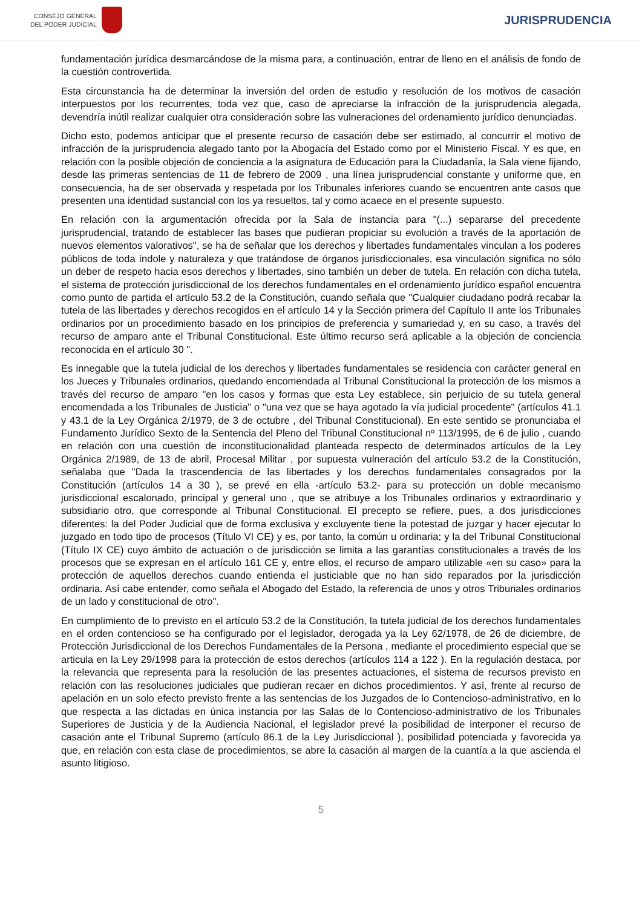CONSEJO GENERAL
DEL PODER JUDICIAL
JURISPRUDENCIA
fundamentación jurídica desmarcándose de la misma para, a continuación, entrar de lleno en el análisis de fondo de la cuestión controvertida.
Esta circunstancia ha de determinar la inversión del orden de estudio y resolución de los motivos de casación interpuestos por los recurrentes, toda vez que, caso de apreciarse la infracción de la jurisprudencia alegada, devendría inútil realizar cualquier otra consideración sobre las vulneraciones del ordenamiento jurídico denunciadas.
Dicho esto, podemos anticipar que el presente recurso de casación debe ser estimado, al concurrir el motivo de infracción de la jurisprudencia alegado tanto por la Abogacía del Estado como por el Ministerio Fiscal. Y es que, en relación con la posible objeción de conciencia a la asignatura de Educación para la Ciudadanía, la Sala viene fijando, desde las primeras sentencias de 11 de febrero de 2009 , una línea jurisprudencial constante y uniforme que, en consecuencia, ha de ser observada y respetada por los Tribunales inferiores cuando se encuentren ante casos que presenten una identidad sustancial con los ya resueltos, tal y como acaece en el presente supuesto.
En relación con la argumentación ofrecida por la Sala de instancia para "(...) separarse del precedente jurisprudencial, tratando de establecer las bases que pudieran propiciar su evolución a través de la aportación de nuevos elementos valorativos", se ha de señalar que los derechos y libertades fundamentales vinculan a los poderes públicos de toda índole y naturaleza y que tratándose de órganos jurisdiccionales, esa vinculación significa no sólo un deber de respeto hacia esos derechos y libertades, sino también un deber de tutela. En relación con dicha tutela, el sistema de protección jurisdiccional de los derechos fundamentales en el ordenamiento jurídico español encuentra como punto de partida el artículo 53.2 de la Constitución, cuando señala que "Cualquier ciudadano podrá recabar la tutela de las libertades y derechos recogidos en el artículo 14 y la Sección primera del Capítulo II ante los Tribunales ordinarios por un procedimiento basado en los principios de preferencia y sumariedad y, en su caso, a través del recurso de amparo ante el Tribunal Constitucional. Este último recurso será aplicable a la objeción de conciencia reconocida en el artículo 30 ".
Es innegable que la tutela judicial de los derechos y libertades fundamentales se residencia con carácter general en los Jueces y Tribunales ordinarios, quedando encomendada al Tribunal Constitucional la protección de los mismos a través del recurso de amparo "en los casos y formas que esta Ley establece, sin perjuicio de su tutela general encomendada a los Tribunales de Justicia" o "una vez que se haya agotado la vía judicial procedente" (artículos 41.1 y 43.1 de la Ley Orgánica 2/1979, de 3 de octubre , del Tribunal Constitucional). En este sentido se pronunciaba el Fundamento Jurídico Sexto de la Sentencia del Pleno del Tribunal Constitucional nº 113/1995, de 6 de julio , cuando en relación con una cuestión de inconstitucionalidad planteada respecto de determinados artículos de la Ley Orgánica 2/1989, de 13 de abril, Procesal Militar , por supuesta vulneración del artículo 53.2 de la Constitución, señalaba que "Dada la trascendencia de las libertades y los derechos fundamentales consagrados por la Constitución (artículos 14 a 30 ), se prevé en ella -artículo 53.2- para su protección un doble mecanismo jurisdiccional escalonado, principal y general uno , que se atribuye a los Tribunales ordinarios y extraordinario y subsidiario otro, que corresponde al Tribunal Constitucional. El precepto se refiere, pues, a dos jurisdicciones diferentes: la del Poder Judicial que de forma exclusiva y excluyente tiene la potestad de juzgar y hacer ejecutar lo juzgado en todo tipo de procesos (Título VI CE) y es, por tanto, la común u ordinaria; y la del Tribunal Constitucional (Título IX CE) cuyo ámbito de actuación o de jurisdicción se limita a las garantías constitucionales a través de los procesos que se expresan en el artículo 161 CE y, entre ellos, el recurso de amparo utilizable «en su caso» para la protección de aquellos derechos cuando entienda el justiciable que no han sido reparados por la jurisdicción ordinaria. Así cabe entender, como señala el Abogado del Estado, la referencia de unos y otros Tribunales ordinarios de un lado y constitucional de otro".
En cumplimiento de lo previsto en el artículo 53.2 de la Constitución, la tutela judicial de los derechos fundamentales en el orden contencioso se ha configurado por el legislador, derogada ya la Ley 62/1978, de 26 de diciembre, de Protección Jurisdiccional de los Derechos Fundamentales de la Persona , mediante el procedimiento especial que se articula en la Ley 29/1998 para la protección de estos derechos (artículos 114 a 122 ). En la regulación destaca, por la relevancia que representa para la resolución de las presentes actuaciones, el sistema de recursos previsto en relación con las resoluciones judiciales que pudieran recaer en dichos procedimientos. Y así, frente al recurso de apelación en un solo efecto previsto frente a las sentencias de los Juzgados de lo Contencioso-administrativo, en lo que respecta a las dictadas en única instancia por las Salas de lo Contencioso-administrativo de los Tribunales Superiores de Justicia y de la Audiencia Nacional, el legislador prevé la posibilidad de interponer el recurso de casación ante el Tribunal Supremo (artículo 86.1 de la Ley Jurisdiccional ), posibilidad potenciada y favorecida ya que, en relación con esta clase de procedimientos, se abre la casación al margen de la cuantía a la que ascienda el asunto litigioso.
5